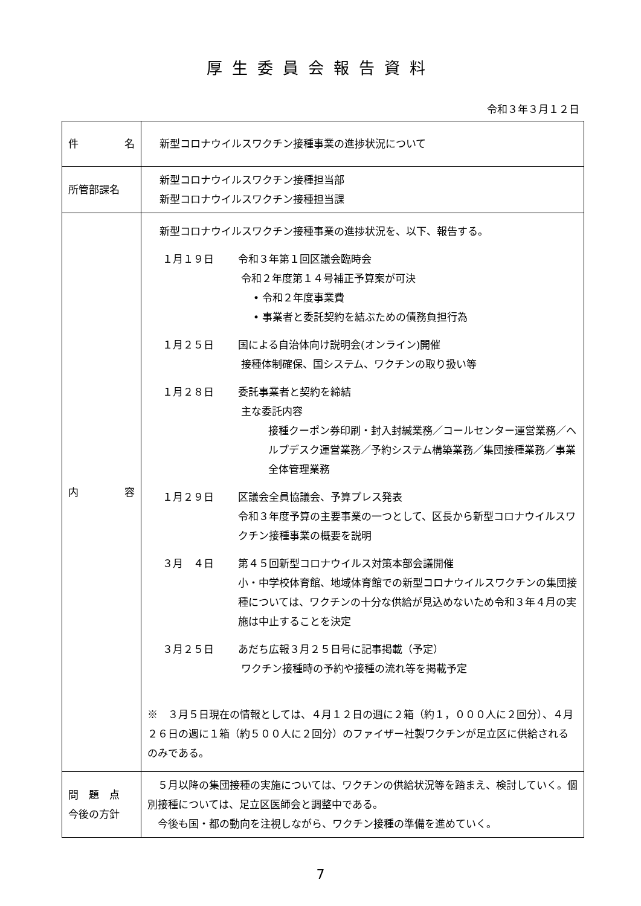厚生委員会報告資料
令和３年３月１２日
| 件 名 | 新型コロナウイルスワクチン接種事業の進捗状況について |
| 所管部課名 | 新型コロナウイルスワクチン接種担当部 新型コロナウイルスワクチン接種担当課 |
| 内 容 | 新型コロナウイルスワクチン接種事業の進捗状況を、以下、報告する。 １月１９日 令和３年第１回区議会臨時会 令和２年度第１４号補正予算案が可決 • 令和２年度事業費 • 事業者と委託契約を結ぶための債務負担行為 １月２５日 国による自治体向け説明会(オンライン)開催 接種体制確保、国システム、ワクチンの取り扱い等 １月２８日 委託事業者と契約を締結 主な委託内容 接種クーポン券印刷・封入封緘業務／コールセンター運営業務／ヘルプデスク運営業務／予約システム構築業務／集団接種業務／事業全体管理業務 １月２９日 区議会全員協議会、予算プレス発表 令和３年度予算の主要事業の一つとして、区長から新型コロナウイルスワクチン接種事業の概要を説明 ３月 ４日 第４５回新型コロナウイルス対策本部会議開催 小・中学校体育館、地域体育館での新型コロナウイルスワクチンの集団接種については、ワクチンの十分な供給が見込めないため令和３年４月の実施は中止することを決定 ３月２５日 あだち広報３月２５日号に記事掲載（予定） ワクチン接種時の予約や接種の流れ等を掲載予定 ※ ３月５日現在の情報としては、４月１２日の週に２箱（約１，０００人に２回分）、４月２６日の週に１箱（約５００人に２回分）のファイザー社製ワクチンが足立区に供給されるのみである。 |
| 問 題 点 今後の方針 | ５月以降の集団接種の実施については、ワクチンの供給状況等を踏まえ、検討していく。個別接種については、足立区医師会と調整中である。 今後も国・都の動向を注視しながら、ワクチン接種の準備を進めていく。 |
7